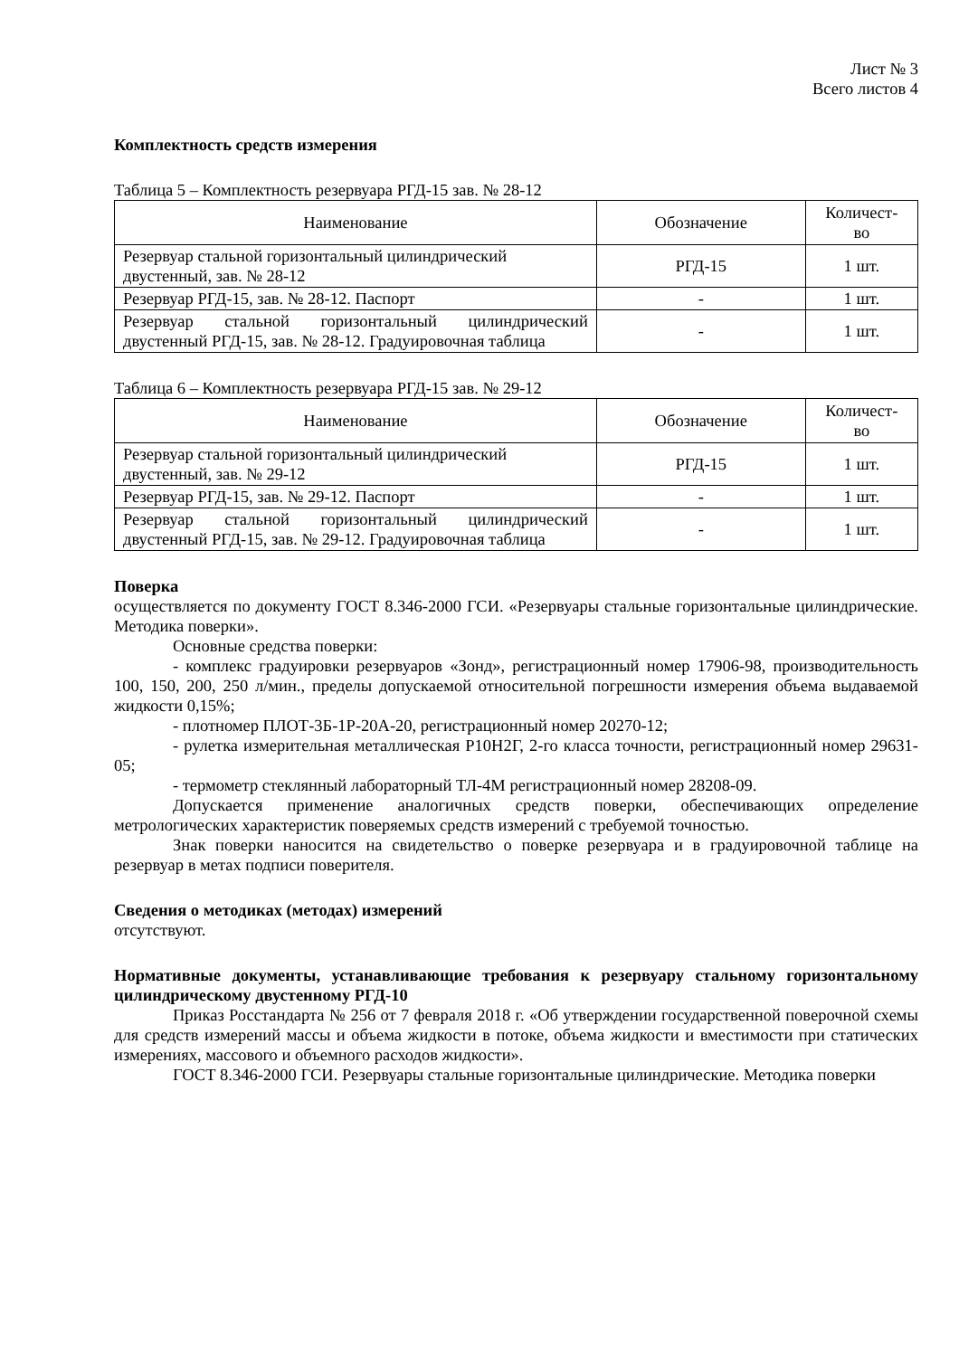Лист № 3
Всего листов 4
Комплектность средств измерения
Таблица 5 – Комплектность резервуара РГД-15 зав. № 28-12
| Наименование | Обозначение | Количест- во |
| --- | --- | --- |
| Резервуар стальной горизонтальный цилиндрический двустенный, зав. № 28-12 | РГД-15 | 1 шт. |
| Резервуар РГД-15, зав. № 28-12. Паспорт | - | 1 шт. |
| Резервуар стальной горизонтальный цилиндрический двустенный РГД-15, зав. № 28-12. Градуировочная таблица | - | 1 шт. |
Таблица 6 – Комплектность резервуара РГД-15 зав. № 29-12
| Наименование | Обозначение | Количест- во |
| --- | --- | --- |
| Резервуар стальной горизонтальный цилиндрический двустенный, зав. № 29-12 | РГД-15 | 1 шт. |
| Резервуар РГД-15, зав. № 29-12. Паспорт | - | 1 шт. |
| Резервуар стальной горизонтальный цилиндрический двустенный РГД-15, зав. № 29-12. Градуировочная таблица | - | 1 шт. |
Поверка
осуществляется по документу ГОСТ 8.346-2000 ГСИ. «Резервуары стальные горизонтальные цилиндрические. Методика поверки».
Основные средства поверки:
- комплекс градуировки резервуаров «Зонд», регистрационный номер 17906-98, производительность 100, 150, 200, 250 л/мин., пределы допускаемой относительной погрешности измерения объема выдаваемой жидкости 0,15%;
- плотномер ПЛОТ-3Б-1Р-20А-20, регистрационный номер 20270-12;
- рулетка измерительная металлическая Р10Н2Г, 2-го класса точности, регистрационный номер 29631-05;
- термометр стеклянный лабораторный ТЛ-4М регистрационный номер 28208-09.
Допускается применение аналогичных средств поверки, обеспечивающих определение метрологических характеристик поверяемых средств измерений с требуемой точностью.
Знак поверки наносится на свидетельство о поверке резервуара и в градуировочной таблице на резервуар в метах подписи поверителя.
Сведения о методиках (методах) измерений
отсутствуют.
Нормативные документы, устанавливающие требования к резервуару стальному горизонтальному цилиндрическому двустенному РГД-10
Приказ Росстандарта № 256 от 7 февраля 2018 г. «Об утверждении государственной поверочной схемы для средств измерений массы и объема жидкости в потоке, объема жидкости и вместимости при статических измерениях, массового и объемного расходов жидкости».
ГОСТ 8.346-2000 ГСИ. Резервуары стальные горизонтальные цилиндрические. Методика поверки